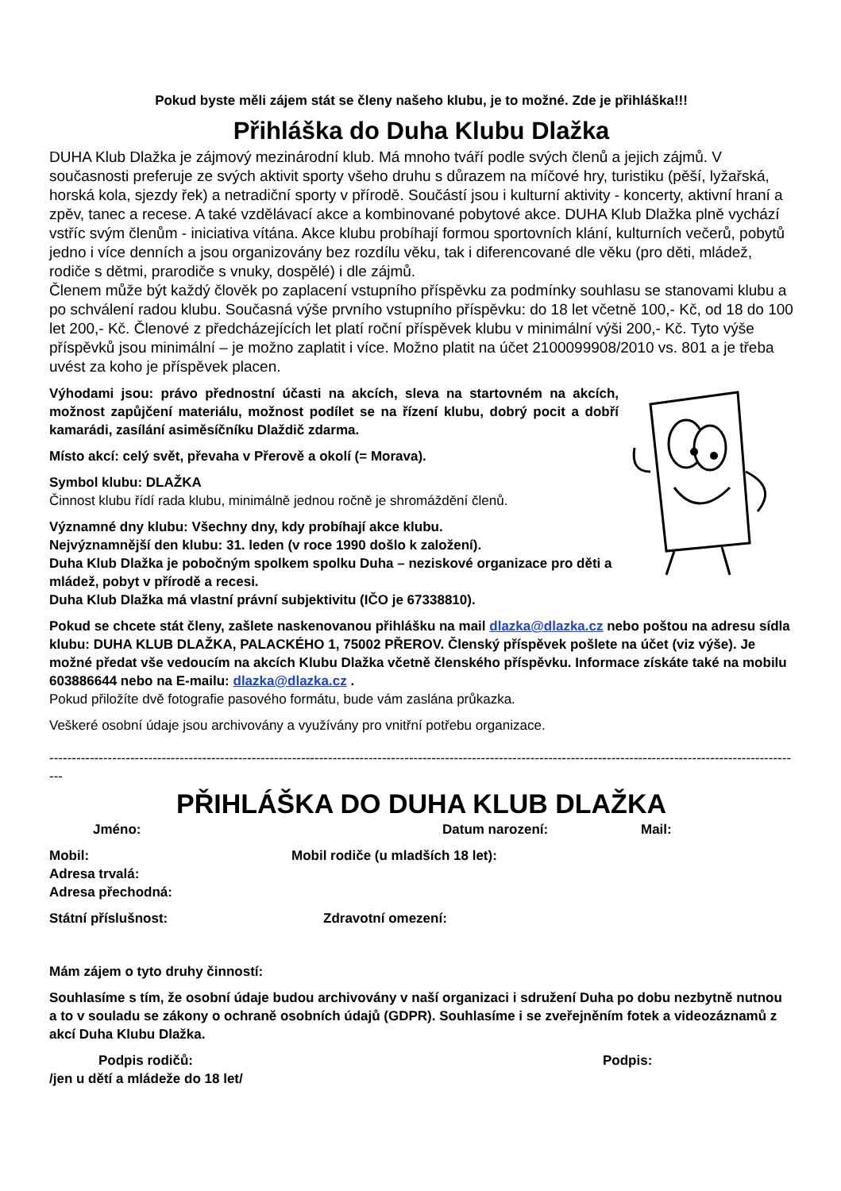Pokud byste měli zájem stát se členy našeho klubu, je to možné. Zde je přihláška!!!
Přihláška do Duha Klubu Dlažka
DUHA Klub Dlažka je zájmový mezinárodní klub. Má mnoho tváří podle svých členů a jejich zájmů. V současnosti preferuje ze svých aktivit sporty všeho druhu s důrazem na míčové hry, turistiku (pěší, lyžařská, horská kola, sjezdy řek) a netradiční sporty v přírodě. Součástí jsou i kulturní aktivity - koncerty, aktivní hraní a zpěv, tanec a recese. A také vzdělávací akce a kombinované pobytové akce. DUHA Klub Dlažka plně vychází vstříc svým členům - iniciativa vítána. Akce klubu probíhají formou sportovních klání, kulturních večerů, pobytů jedno i více denních a jsou organizovány bez rozdílu věku, tak i diferencované dle věku (pro děti, mládež, rodiče s dětmi, prarodiče s vnuky, dospělé) i dle zájmů.
Členem může být každý člověk po zaplacení vstupního příspěvku za podmínky souhlasu se stanovami klubu a po schválení radou klubu. Současná výše prvního vstupního příspěvku: do 18 let včetně 100,- Kč, od 18 do 100 let 200,- Kč. Členové z předcházejících let platí roční příspěvek klubu v minimální výši 200,- Kč. Tyto výše příspěvků jsou minimální – je možno zaplatit i více. Možno platit na účet 2100099908/2010 vs. 801 a je třeba uvést za koho je příspěvek placen.
Výhodami jsou: právo přednostní účasti na akcích, sleva na startovném na akcích, možnost zapůjčení materiálu, možnost podílet se na řízení klubu, dobrý pocit a dobří kamarádi, zasílání asiměsíčníku Dlaždič zdarma.
Místo akcí: celý svět, převaha v Přerově a okolí (= Morava).
Symbol klubu: DLAŽKA
Činnost klubu řídí rada klubu, minimálně jednou ročně je shromáždění členů.
Významné dny klubu: Všechny dny, kdy probíhají akce klubu.
Nejvýznamnější den klubu: 31. leden (v roce 1990 došlo k založení).
Duha Klub Dlažka je pobočným spolkem spolku Duha – neziskové organizace pro děti a mládež, pobyt v přírodě a recesi.
Duha Klub Dlažka má vlastní právní subjektivitu (IČO je 67338810).
Pokud se chcete stát členy, zašlete naskenovanou přihlášku na mail dlazka@dlazka.cz nebo poštou na adresu sídla klubu: DUHA KLUB DLAŽKA, PALACKÉHO 1, 75002 PŘEROV. Členský příspěvek pošlete na účet (viz výše). Je možné předat vše vedoucím na akcích Klubu Dlažka včetně členského příspěvku. Informace získáte také na mobilu 603886644 nebo na E-mailu: dlazka@dlazka.cz .
Pokud přiložíte dvě fotografie pasového formátu, bude vám zaslána průkazka.
Veškeré osobní údaje jsou archivovány a využívány pro vnitřní potřebu organizace.
------------------------------------------------------------------------------------------------------------------------------------------------------------------------
PŘIHLÁŠKA DO DUHA KLUB DLAŽKA
Jméno: Datum narození: Mail:
Mobil: Mobil rodiče (u mladších 18 let):
Adresa trvalá:
Adresa přechodná:
Státní příslušnost: Zdravotní omezení:
Mám zájem o tyto druhy činností:
Souhlasíme s tím, že osobní údaje budou archivovány v naší organizaci i sdružení Duha po dobu nezbytně nutnou a to v souladu se zákony o ochraně osobních údajů (GDPR). Souhlasíme i se zveřejněním fotek a videozáznamů z akcí Duha Klubu Dlažka.
Podpis rodičů: Podpis:
/jen u dětí a mládeže do 18 let/